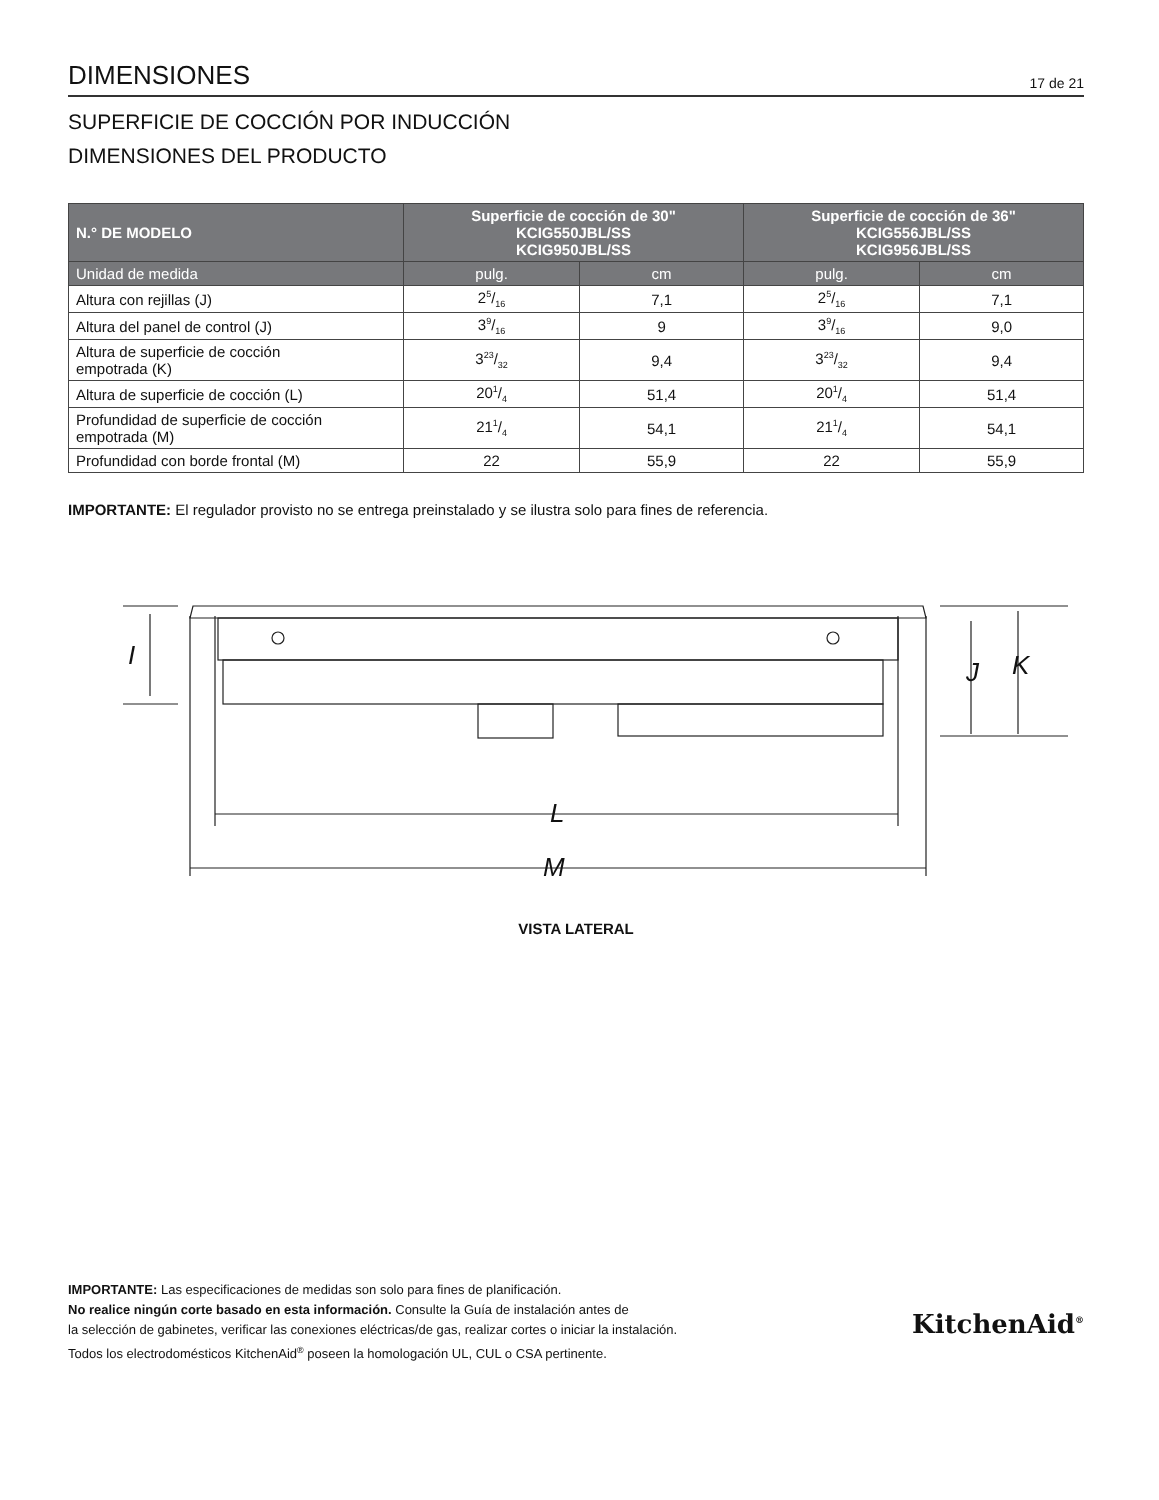DIMENSIONES
17 de 21
SUPERFICIE DE COCCIÓN POR INDUCCIÓN
DIMENSIONES DEL PRODUCTO
| N.° DE MODELO | Superficie de cocción de 30" KCIG550JBL/SS KCIG950JBL/SS | | Superficie de cocción de 36" KCIG556JBL/SS KCIG956JBL/SS | |
| --- | --- | --- | --- | --- |
| Unidad de medida | pulg. | cm | pulg. | cm |
| Altura con rejillas (J) | 25/16 | 7,1 | 25/16 | 7,1 |
| Altura del panel de control (J) | 39/16 | 9 | 39/16 | 9,0 |
| Altura de superficie de cocción empotrada (K) | 323/32 | 9,4 | 323/32 | 9,4 |
| Altura de superficie de cocción (L) | 201/4 | 51,4 | 201/4 | 51,4 |
| Profundidad de superficie de cocción empotrada (M) | 211/4 | 54,1 | 211/4 | 54,1 |
| Profundidad con borde frontal (M) | 22 | 55,9 | 22 | 55,9 |
IMPORTANTE: El regulador provisto no se entrega preinstalado y se ilustra solo para fines de referencia.
I
J
K
L
M
VISTA LATERAL
IMPORTANTE: Las especificaciones de medidas son solo para fines de planificación.
No realice ningún corte basado en esta información. Consulte la Guía de instalación antes de
la selección de gabinetes, verificar las conexiones eléctricas/de gas, realizar cortes o iniciar la instalación.
Todos los electrodomésticos KitchenAid<sup>®</sup> poseen la homologación UL, CUL o CSA pertinente.
KitchenAid<sup>®</sup>